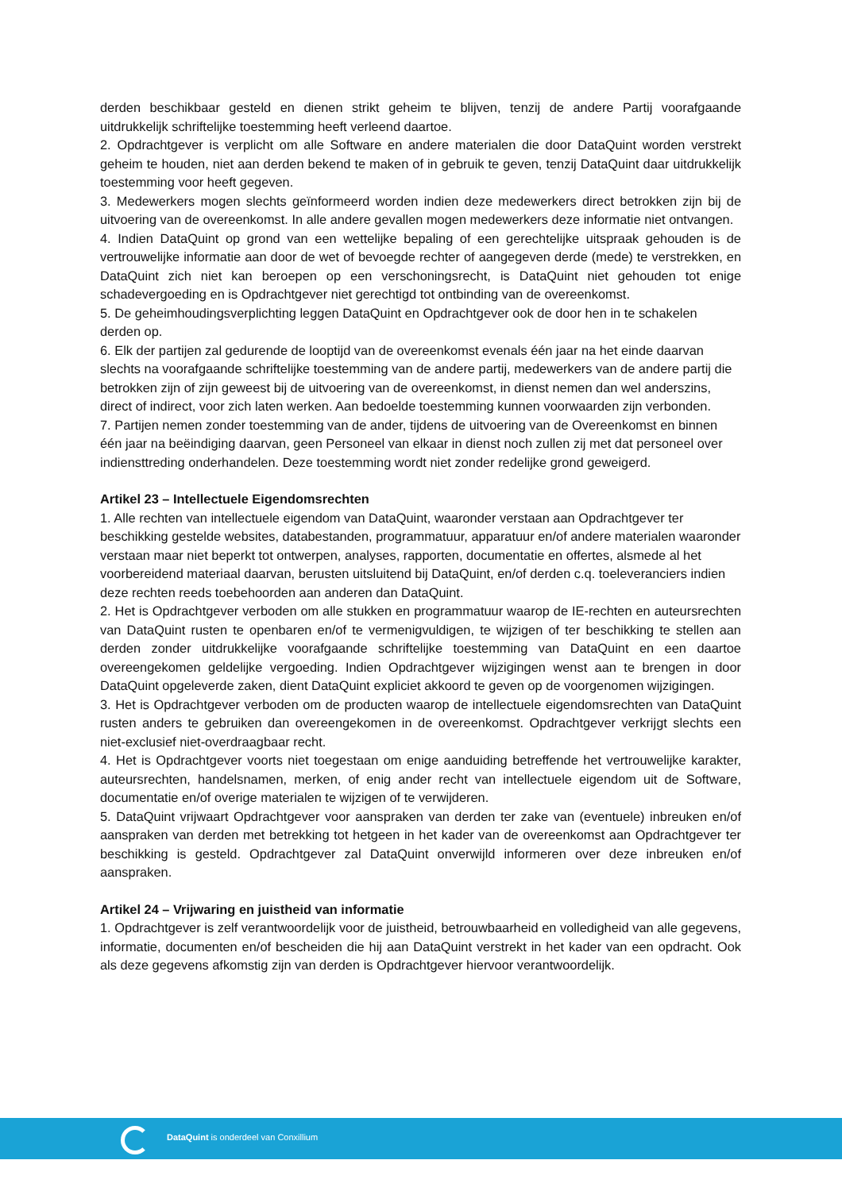derden beschikbaar gesteld en dienen strikt geheim te blijven, tenzij de andere Partij voorafgaande uitdrukkelijk schriftelijke toestemming heeft verleend daartoe.
2. Opdrachtgever is verplicht om alle Software en andere materialen die door DataQuint worden verstrekt geheim te houden, niet aan derden bekend te maken of in gebruik te geven, tenzij DataQuint daar uitdrukkelijk toestemming voor heeft gegeven.
3. Medewerkers mogen slechts geïnformeerd worden indien deze medewerkers direct betrokken zijn bij de uitvoering van de overeenkomst. In alle andere gevallen mogen medewerkers deze informatie niet ontvangen.
4. Indien DataQuint op grond van een wettelijke bepaling of een gerechtelijke uitspraak gehouden is de vertrouwelijke informatie aan door de wet of bevoegde rechter of aangegeven derde (mede) te verstrekken, en DataQuint zich niet kan beroepen op een verschoningsrecht, is DataQuint niet gehouden tot enige schadevergoeding en is Opdrachtgever niet gerechtigd tot ontbinding van de overeenkomst.
5. De geheimhoudingsverplichting leggen DataQuint en Opdrachtgever ook de door hen in te schakelen derden op.
6. Elk der partijen zal gedurende de looptijd van de overeenkomst evenals één jaar na het einde daarvan slechts na voorafgaande schriftelijke toestemming van de andere partij, medewerkers van de andere partij die betrokken zijn of zijn geweest bij de uitvoering van de overeenkomst, in dienst nemen dan wel anderszins, direct of indirect, voor zich laten werken. Aan bedoelde toestemming kunnen voorwaarden zijn verbonden.
7. Partijen nemen zonder toestemming van de ander, tijdens de uitvoering van de Overeenkomst en binnen één jaar na beëindiging daarvan, geen Personeel van elkaar in dienst noch zullen zij met dat personeel over indiensttreding onderhandelen. Deze toestemming wordt niet zonder redelijke grond geweigerd.
Artikel 23 – Intellectuele Eigendomsrechten
1. Alle rechten van intellectuele eigendom van DataQuint, waaronder verstaan aan Opdrachtgever ter beschikking gestelde websites, databestanden, programmatuur, apparatuur en/of andere materialen waaronder verstaan maar niet beperkt tot ontwerpen, analyses, rapporten, documentatie en offertes, alsmede al het voorbereidend materiaal daarvan, berusten uitsluitend bij DataQuint, en/of derden c.q. toeleveranciers indien deze rechten reeds toebehoorden aan anderen dan DataQuint.
2. Het is Opdrachtgever verboden om alle stukken en programmatuur waarop de IE-rechten en auteursrechten van DataQuint rusten te openbaren en/of te vermenigvuldigen, te wijzigen of ter beschikking te stellen aan derden zonder uitdrukkelijke voorafgaande schriftelijke toestemming van DataQuint en een daartoe overeengekomen geldelijke vergoeding. Indien Opdrachtgever wijzigingen wenst aan te brengen in door DataQuint opgeleverde zaken, dient DataQuint expliciet akkoord te geven op de voorgenomen wijzigingen.
3. Het is Opdrachtgever verboden om de producten waarop de intellectuele eigendomsrechten van DataQuint rusten anders te gebruiken dan overeengekomen in de overeenkomst. Opdrachtgever verkrijgt slechts een niet-exclusief niet-overdraagbaar recht.
4. Het is Opdrachtgever voorts niet toegestaan om enige aanduiding betreffende het vertrouwelijke karakter, auteursrechten, handelsnamen, merken, of enig ander recht van intellectuele eigendom uit de Software, documentatie en/of overige materialen te wijzigen of te verwijderen.
5. DataQuint vrijwaart Opdrachtgever voor aanspraken van derden ter zake van (eventuele) inbreuken en/of aanspraken van derden met betrekking tot hetgeen in het kader van de overeenkomst aan Opdrachtgever ter beschikking is gesteld. Opdrachtgever zal DataQuint onverwijld informeren over deze inbreuken en/of aanspraken.
Artikel 24 – Vrijwaring en juistheid van informatie
1. Opdrachtgever is zelf verantwoordelijk voor de juistheid, betrouwbaarheid en volledigheid van alle gegevens, informatie, documenten en/of bescheiden die hij aan DataQuint verstrekt in het kader van een opdracht. Ook als deze gegevens afkomstig zijn van derden is Opdrachtgever hiervoor verantwoordelijk.
DataQuint is onderdeel van Conxillium